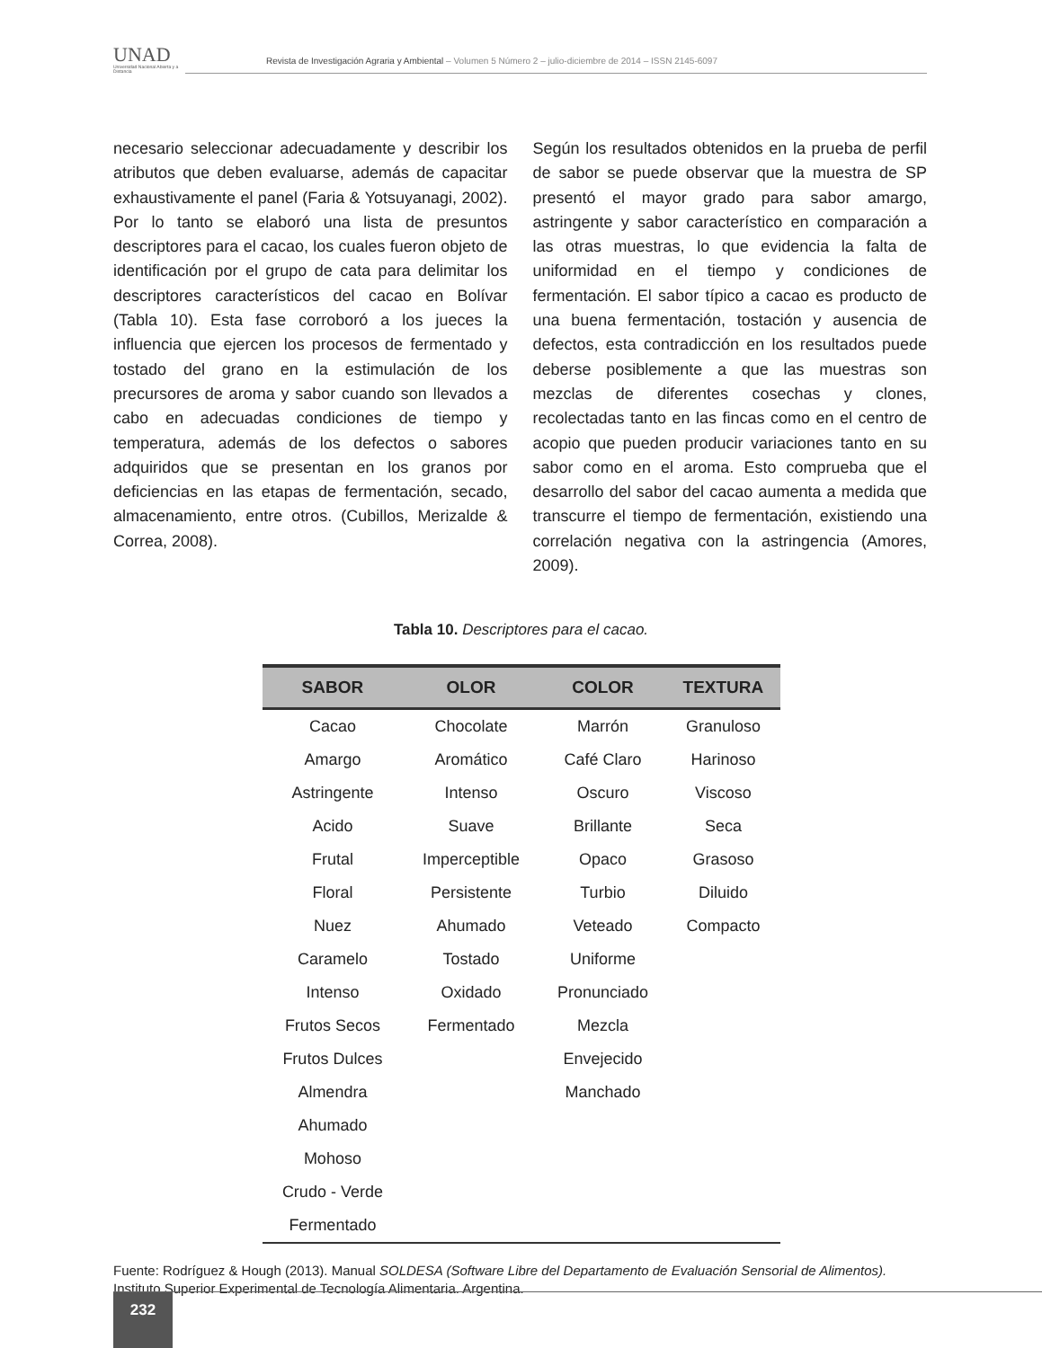UNAD
Universidad Nacional Abierta y a Distancia
Revista de Investigación Agraria y Ambiental – Volumen 5 Número 2 – julio-diciembre de 2014 – ISSN 2145-6097
necesario seleccionar adecuadamente y describir los atributos que deben evaluarse, además de capacitar exhaustivamente el panel (Faria & Yotsuyanagi, 2002). Por lo tanto se elaboró una lista de presuntos descriptores para el cacao, los cuales fueron objeto de identificación por el grupo de cata para delimitar los descriptores característicos del cacao en Bolívar (Tabla 10). Esta fase corroboró a los jueces la influencia que ejercen los procesos de fermentado y tostado del grano en la estimulación de los precursores de aroma y sabor cuando son llevados a cabo en adecuadas condiciones de tiempo y temperatura, además de los defectos o sabores adquiridos que se presentan en los granos por deficiencias en las etapas de fermentación, secado, almacenamiento, entre otros. (Cubillos, Merizalde & Correa, 2008).
Según los resultados obtenidos en la prueba de perfil de sabor se puede observar que la muestra de SP presentó el mayor grado para sabor amargo, astringente y sabor característico en comparación a las otras muestras, lo que evidencia la falta de uniformidad en el tiempo y condiciones de fermentación. El sabor típico a cacao es producto de una buena fermentación, tostación y ausencia de defectos, esta contradicción en los resultados puede deberse posiblemente a que las muestras son mezclas de diferentes cosechas y clones, recolectadas tanto en las fincas como en el centro de acopio que pueden producir variaciones tanto en su sabor como en el aroma. Esto comprueba que el desarrollo del sabor del cacao aumenta a medida que transcurre el tiempo de fermentación, existiendo una correlación negativa con la astringencia (Amores, 2009).
Tabla 10. Descriptores para el cacao.
| SABOR | OLOR | COLOR | TEXTURA |
| --- | --- | --- | --- |
| Cacao | Chocolate | Marrón | Granuloso |
| Amargo | Aromático | Café Claro | Harinoso |
| Astringente | Intenso | Oscuro | Viscoso |
| Acido | Suave | Brillante | Seca |
| Frutal | Imperceptible | Opaco | Grasoso |
| Floral | Persistente | Turbio | Diluido |
| Nuez | Ahumado | Veteado | Compacto |
| Caramelo | Tostado | Uniforme | |
| Intenso | Oxidado | Pronunciado | |
| Frutos Secos | Fermentado | Mezcla | |
| Frutos Dulces | | Envejecido | |
| Almendra | | Manchado | |
| Ahumado | | | |
| Mohoso | | | |
| Crudo - Verde | | | |
| Fermentado | | | |
Fuente: Rodríguez & Hough (2013). Manual SOLDESA (Software Libre del Departamento de Evaluación Sensorial de Alimentos). Instituto Superior Experimental de Tecnología Alimentaria. Argentina.
232